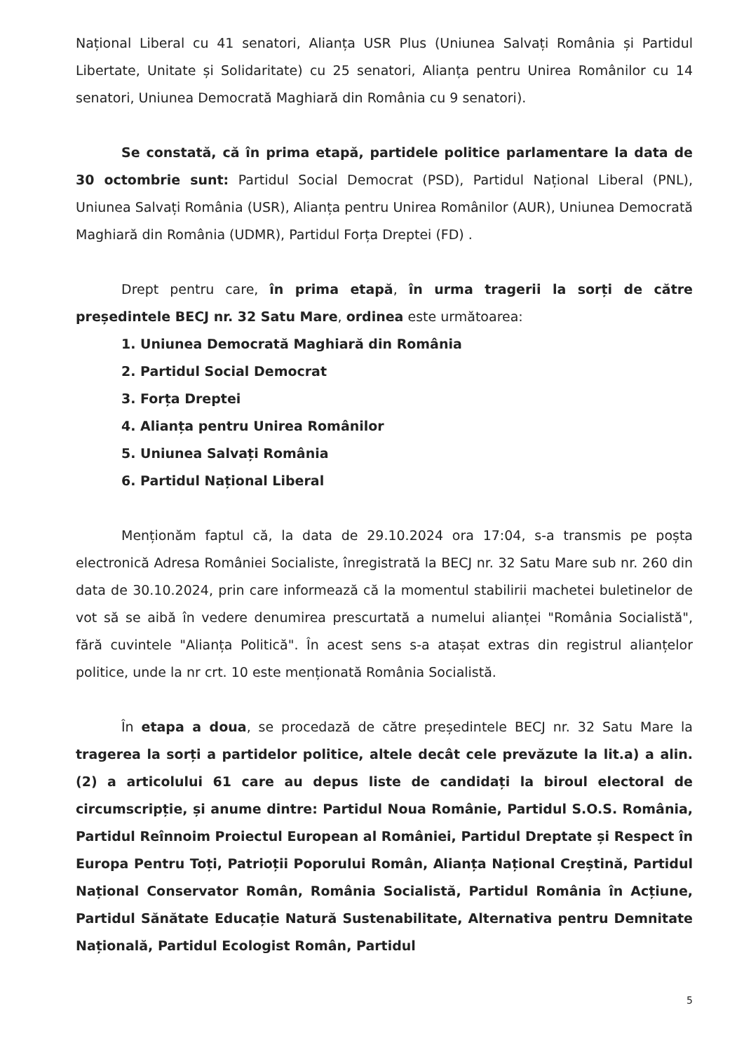Național Liberal cu 41 senatori, Alianța USR Plus (Uniunea Salvați România și Partidul Libertate, Unitate și Solidaritate) cu 25 senatori, Alianța pentru Unirea Românilor cu 14 senatori, Uniunea Democrată Maghiară din România cu 9 senatori).
Se constată, că în prima etapă, partidele politice parlamentare la data de 30 octombrie sunt: Partidul Social Democrat (PSD), Partidul Național Liberal (PNL), Uniunea Salvați România (USR), Alianța pentru Unirea Românilor (AUR), Uniunea Democrată Maghiară din România (UDMR), Partidul Forța Dreptei (FD) .
Drept pentru care, în prima etapă, în urma tragerii la sorți de către președintele BECJ nr. 32 Satu Mare, ordinea este următoarea:
1. Uniunea Democrată Maghiară din România
2. Partidul Social Democrat
3. Forța Dreptei
4. Alianța pentru Unirea Românilor
5. Uniunea Salvați România
6. Partidul Național Liberal
Menționăm faptul că, la data de 29.10.2024 ora 17:04, s-a transmis pe poșta electronică Adresa României Socialiste, înregistrată la BECJ nr. 32 Satu Mare sub nr. 260 din data de 30.10.2024, prin care informează că la momentul stabilirii machetei buletinelor de vot să se aibă în vedere denumirea prescurtată a numelui alianței "România Socialistă", fără cuvintele "Alianța Politică". În acest sens s-a atașat extras din registrul alianțelor politice, unde la nr crt. 10 este menționată România Socialistă.
În etapa a doua, se procedază de către președintele BECJ nr. 32 Satu Mare la tragerea la sorți a partidelor politice, altele decât cele prevăzute la lit.a) a alin. (2) a articolului 61 care au depus liste de candidați la biroul electoral de circumscripție, și anume dintre: Partidul Noua Românie, Partidul S.O.S. România, Partidul Reînnoim Proiectul European al României, Partidul Dreptate și Respect în Europa Pentru Toți, Patrioții Poporului Român, Alianța Național Creștină, Partidul Național Conservator Român, România Socialistă, Partidul România în Acțiune, Partidul Sănătate Educație Natură Sustenabilitate, Alternativa pentru Demnitate Națională, Partidul Ecologist Român, Partidul
5